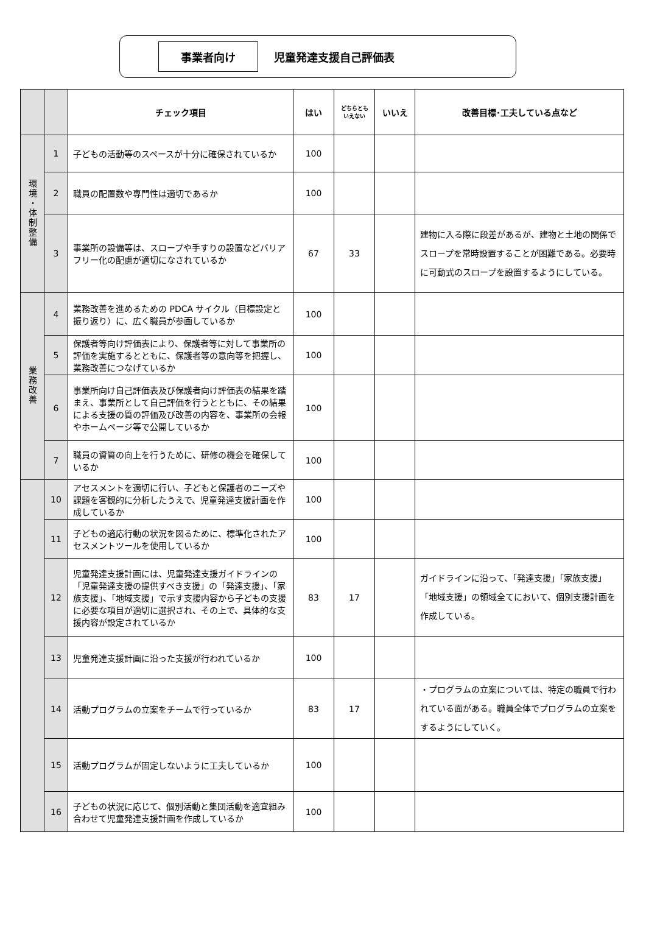事業者向け
児童発達支援自己評価表
| | | チェック項目 | はい | どちらとも いえない | いいえ | 改善目標･工夫している点など |
| --- | --- | --- | --- | --- | --- | --- |
| 環境・体制整備 | 1 | 子どもの活動等のスペースが十分に確保されているか | 100 | | | |
| | 2 | 職員の配置数や専門性は適切であるか | 100 | | | |
| | 3 | 事業所の設備等は、スロープや手すりの設置などバリアフリー化の配慮が適切になされているか | 67 | 33 | | 建物に入る際に段差があるが、建物と土地の関係でスロープを常時設置することが困難である。必要時に可動式のスロープを設置するようにしている。 |
| 業務改善 | 4 | 業務改善を進めるための PDCA サイクル（目標設定と振り返り）に、広く職員が参画しているか | 100 | | | |
| | 5 | 保護者等向け評価表により、保護者等に対して事業所の評価を実施するとともに、保護者等の意向等を把握し、業務改善につなげているか | 100 | | | |
| | 6 | 事業所向け自己評価表及び保護者向け評価表の結果を踏まえ、事業所として自己評価を行うとともに、その結果による支援の質の評価及び改善の内容を、事業所の会報やホームページ等で公開しているか | 100 | | | |
| | 7 | 職員の資質の向上を行うために、研修の機会を確保しているか | 100 | | | |
| | 10 | アセスメントを適切に行い、子どもと保護者のニーズや課題を客観的に分析したうえで、児童発達支援計画を作成しているか | 100 | | | |
| | 11 | 子どもの適応行動の状況を図るために、標準化されたアセスメントツールを使用しているか | 100 | | | |
| | 12 | 児童発達支援計画には、児童発達支援ガイドラインの「児童発達支援の提供すべき支援」の「発達支援」、「家族支援」、「地域支援」で示す支援内容から子どもの支援に必要な項目が適切に選択され、その上で、具体的な支援内容が設定されているか | 83 | 17 | | ガイドラインに沿って、「発達支援」「家族支援」「地域支援」の領域全てにおいて、個別支援計画を作成している。 |
| | 13 | 児童発達支援計画に沿った支援が行われているか | 100 | | | |
| | 14 | 活動プログラムの立案をチームで行っているか | 83 | 17 | | ・プログラムの立案については、特定の職員で行われている面がある。職員全体でプログラムの立案をするようにしていく。 |
| | 15 | 活動プログラムが固定しないように工夫しているか | 100 | | | |
| | 16 | 子どもの状況に応じて、個別活動と集団活動を適宜組み合わせて児童発達支援計画を作成しているか | 100 | | | |